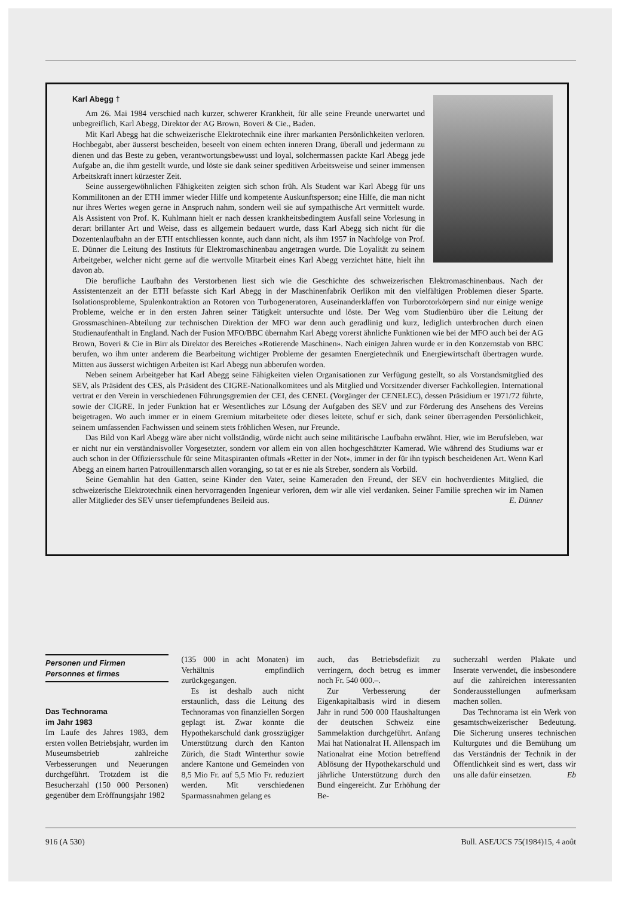Karl Abegg †
Am 26. Mai 1984 verschied nach kurzer, schwerer Krankheit, für alle seine Freunde unerwartet und unbegreiflich, Karl Abegg, Direktor der AG Brown, Boveri & Cie., Baden.
Mit Karl Abegg hat die schweizerische Elektrotechnik eine ihrer markanten Persönlichkeiten verloren. Hochbegabt, aber äusserst bescheiden, beseelt von einem echten inneren Drang, überall und jedermann zu dienen und das Beste zu geben, verantwortungsbewusst und loyal, solchermassen packte Karl Abegg jede Aufgabe an, die ihm gestellt wurde, und löste sie dank seiner speditiven Arbeitsweise und seiner immensen Arbeitskraft innert kürzester Zeit.
Seine aussergewöhnlichen Fähigkeiten zeigten sich schon früh. Als Student war Karl Abegg für uns Kommilitonen an der ETH immer wieder Hilfe und kompetente Auskunftsperson; eine Hilfe, die man nicht nur ihres Wertes wegen gerne in Anspruch nahm, sondern weil sie auf sympathische Art vermittelt wurde. Als Assistent von Prof. K. Kuhlmann hielt er nach dessen krankheitsbedingtem Ausfall seine Vorlesung in derart brillanter Art und Weise, dass es allgemein bedauert wurde, dass Karl Abegg sich nicht für die Dozentenlaufbahn an der ETH entschliessen konnte, auch dann nicht, als ihm 1957 in Nachfolge von Prof. E. Dünner die Leitung des Instituts für Elektromaschinenbau angetragen wurde. Die Loyalität zu seinem Arbeitgeber, welcher nicht gerne auf die wertvolle Mitarbeit eines Karl Abegg verzichtet hätte, hielt ihn davon ab.
Die berufliche Laufbahn des Verstorbenen liest sich wie die Geschichte des schweizerischen Elektromaschinenbaus. Nach der Assistentenzeit an der ETH befasste sich Karl Abegg in der Maschinenfabrik Oerlikon mit den vielfältigen Problemen dieser Sparte. Isolationsprobleme, Spulenkontraktion an Rotoren von Turbogeneratoren, Auseinanderklaffen von Turborotorkörpern sind nur einige wenige Probleme, welche er in den ersten Jahren seiner Tätigkeit untersuchte und löste. Der Weg vom Studienbüro über die Leitung der Grossmaschinen-Abteilung zur technischen Direktion der MFO war denn auch geradlinig und kurz, lediglich unterbrochen durch einen Studienaufenthalt in England. Nach der Fusion MFO/BBC übernahm Karl Abegg vorerst ähnliche Funktionen wie bei der MFO auch bei der AG Brown, Boveri & Cie in Birr als Direktor des Bereiches «Rotierende Maschinen». Nach einigen Jahren wurde er in den Konzernstab von BBC berufen, wo ihm unter anderem die Bearbeitung wichtiger Probleme der gesamten Energietechnik und Energiewirtschaft übertragen wurde. Mitten aus äusserst wichtigen Arbeiten ist Karl Abegg nun abberufen worden.
Neben seinem Arbeitgeber hat Karl Abegg seine Fähigkeiten vielen Organisationen zur Verfügung gestellt, so als Vorstandsmitglied des SEV, als Präsident des CES, als Präsident des CIGRE-Nationalkomitees und als Mitglied und Vorsitzender diverser Fachkollegien. International vertrat er den Verein in verschiedenen Führungsgremien der CEI, des CENEL (Vorgänger der CENELEC), dessen Präsidium er 1971/72 führte, sowie der CIGRE. In jeder Funktion hat er Wesentliches zur Lösung der Aufgaben des SEV und zur Förderung des Ansehens des Vereins beigetragen. Wo auch immer er in einem Gremium mitarbeitete oder dieses leitete, schuf er sich, dank seiner überragenden Persönlichkeit, seinem umfassenden Fachwissen und seinem stets fröhlichen Wesen, nur Freunde.
Das Bild von Karl Abegg wäre aber nicht vollständig, würde nicht auch seine militärische Laufbahn erwähnt. Hier, wie im Berufsleben, war er nicht nur ein verständnisvoller Vorgesetzter, sondern vor allem ein von allen hochgeschätzter Kamerad. Wie während des Studiums war er auch schon in der Offiziersschule für seine Mitaspiranten oftmals «Retter in der Not», immer in der für ihn typisch bescheidenen Art. Wenn Karl Abegg an einem harten Patrouillenmarsch allen voranging, so tat er es nie als Streber, sondern als Vorbild.
Seine Gemahlin hat den Gatten, seine Kinder den Vater, seine Kameraden den Freund, der SEV ein hochverdientes Mitglied, die schweizerische Elektrotechnik einen hervorragenden Ingenieur verloren, dem wir alle viel verdanken. Seiner Familie sprechen wir im Namen aller Mitglieder des SEV unser tiefempfundenes Beileid aus. E. Dünner
Personen und Firmen
Personnes et firmes
Das Technorama
im Jahr 1983
Im Laufe des Jahres 1983, dem ersten vollen Betriebsjahr, wurden im Museumsbetrieb zahlreiche Verbesserungen und Neuerungen durchgeführt. Trotzdem ist die Besucherzahl (150 000 Personen) gegenüber dem Eröffnungsjahr 1982
(135 000 in acht Monaten) im Verhältnis empfindlich zurückgegangen.
Es ist deshalb auch nicht erstaunlich, dass die Leitung des Technoramas von finanziellen Sorgen geplagt ist. Zwar konnte die Hypothekarschuld dank grosszügiger Unterstützung durch den Kanton Zürich, die Stadt Winterthur sowie andere Kantone und Gemeinden von 8,5 Mio Fr. auf 5,5 Mio Fr. reduziert werden. Mit verschiedenen Sparmassnahmen gelang es
auch, das Betriebsdefizit zu verringern, doch betrug es immer noch Fr. 540 000.–.
Zur Verbesserung der Eigenkapitalbasis wird in diesem Jahr in rund 500 000 Haushaltungen der deutschen Schweiz eine Sammelaktion durchgeführt. Anfang Mai hat Nationalrat H. Allenspach im Nationalrat eine Motion betreffend Ablösung der Hypothekarschuld und jährliche Unterstützung durch den Bund eingereicht. Zur Erhöhung der Be-
sucherzahl werden Plakate und Inserate verwendet, die insbesondere auf die zahlreichen interessanten Sonderausstellungen aufmerksam machen sollen.
Das Technorama ist ein Werk von gesamtschweizerischer Bedeutung. Die Sicherung unseres technischen Kulturgutes und die Bemühung um das Verständnis der Technik in der Öffentlichkeit sind es wert, dass wir uns alle dafür einsetzen. Eb
916 (A 530) Bull. ASE/UCS 75(1984)15, 4 août